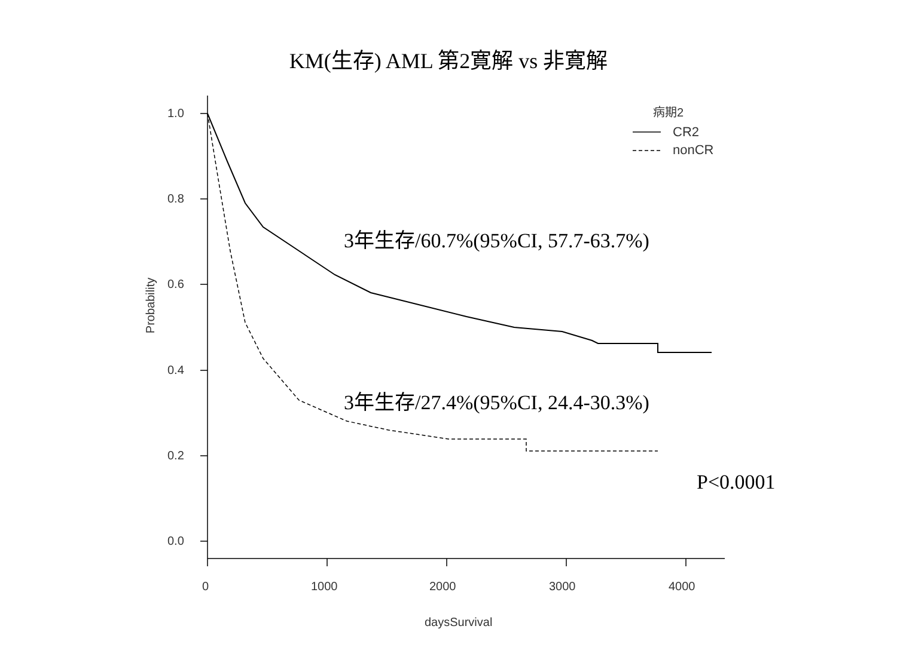KM(生存) AML 第2寛解 vs 非寛解
病期2
CR2
nonCR
1.0
0.8
0.6
0.4
0.2
0.0
0 1000 2000 3000 4000
daysSurvival
Probability
3年生存/60.7%(95%CI, 57.7-63.7%)
3年生存/27.4%(95%CI, 24.4-30.3%)
P<0.0001